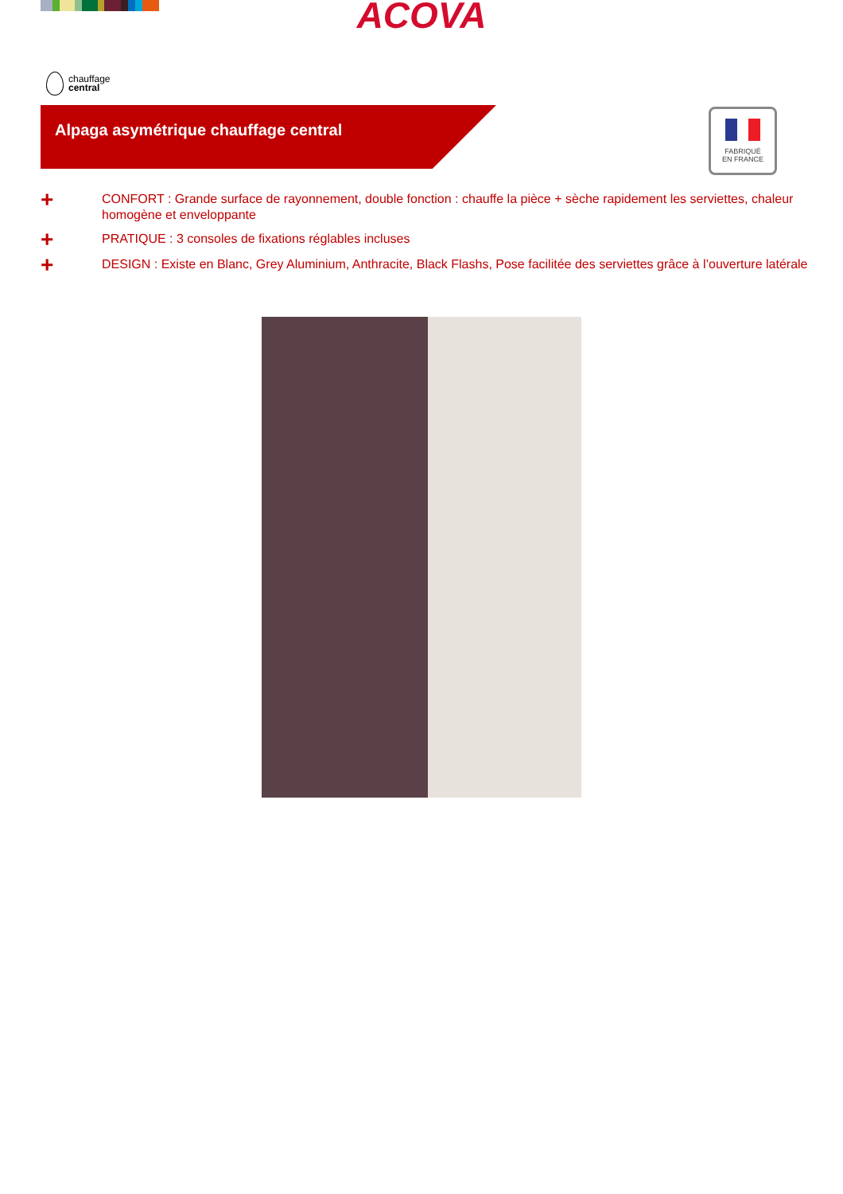ACOVA
chauffage
central
Alpaga asymétrique chauffage central
FABRIQUÉ
EN FRANCE
+ CONFORT : Grande surface de rayonnement, double fonction : chauffe la pièce + sèche rapidement les serviettes, chaleur homogène et enveloppante
+ PRATIQUE : 3 consoles de fixations réglables incluses
+ DESIGN : Existe en Blanc, Grey Aluminium, Anthracite, Black Flashs, Pose facilitée des serviettes grâce à l’ouverture latérale